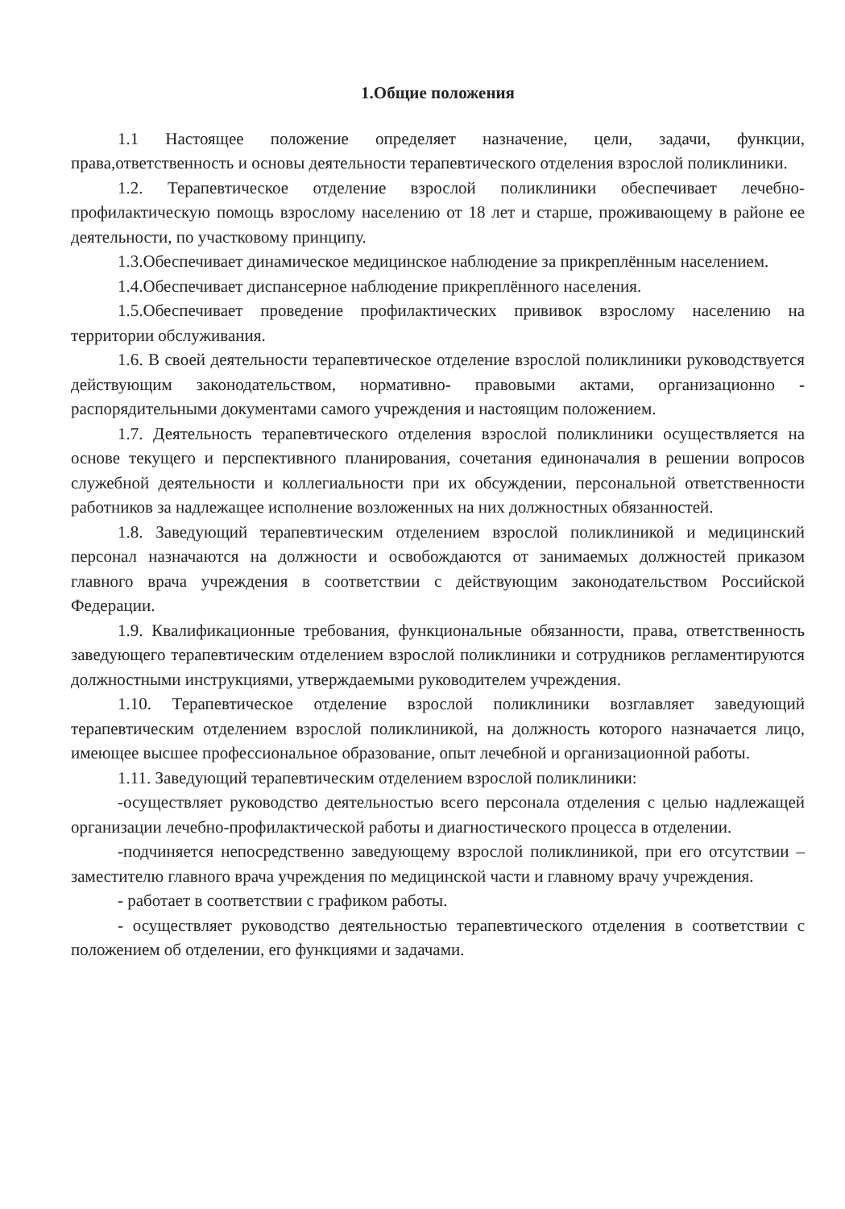1.Общие положения
1.1 Настоящее положение определяет назначение, цели, задачи, функции, права,ответственность и основы деятельности терапевтического отделения взрослой поликлиники.
1.2. Терапевтическое отделение взрослой поликлиники обеспечивает лечебно-профилактическую помощь взрослому населению от 18 лет и старше, проживающему в районе ее деятельности, по участковому принципу.
1.3.Обеспечивает динамическое медицинское наблюдение за прикреплённым населением.
1.4.Обеспечивает диспансерное наблюдение прикреплённого населения.
1.5.Обеспечивает проведение профилактических прививок взрослому населению на территории обслуживания.
1.6. В своей деятельности терапевтическое отделение взрослой поликлиники руководствуется действующим законодательством, нормативно- правовыми актами, организационно - распорядительными документами самого учреждения и настоящим положением.
1.7. Деятельность терапевтического отделения взрослой поликлиники осуществляется на основе текущего и перспективного планирования, сочетания единоначалия в решении вопросов служебной деятельности и коллегиальности при их обсуждении, персональной ответственности работников за надлежащее исполнение возложенных на них должностных обязанностей.
1.8. Заведующий терапевтическим отделением взрослой поликлиникой и медицинский персонал назначаются на должности и освобождаются от занимаемых должностей приказом главного врача учреждения в соответствии с действующим законодательством Российской Федерации.
1.9. Квалификационные требования, функциональные обязанности, права, ответственность заведующего терапевтическим отделением взрослой поликлиники и сотрудников регламентируются должностными инструкциями, утверждаемыми руководителем учреждения.
1.10. Терапевтическое отделение взрослой поликлиники возглавляет заведующий терапевтическим отделением взрослой поликлиникой, на должность которого назначается лицо, имеющее высшее профессиональное образование, опыт лечебной и организационной работы.
1.11. Заведующий терапевтическим отделением взрослой поликлиники:
-осуществляет руководство деятельностью всего персонала отделения с целью надлежащей организации лечебно-профилактической работы и диагностического процесса в отделении.
-подчиняется непосредственно заведующему взрослой поликлиникой, при его отсутствии – заместителю главного врача учреждения по медицинской части и главному врачу учреждения.
- работает в соответствии с графиком работы.
- осуществляет руководство деятельностью терапевтического отделения в соответствии с положением об отделении, его функциями и задачами.